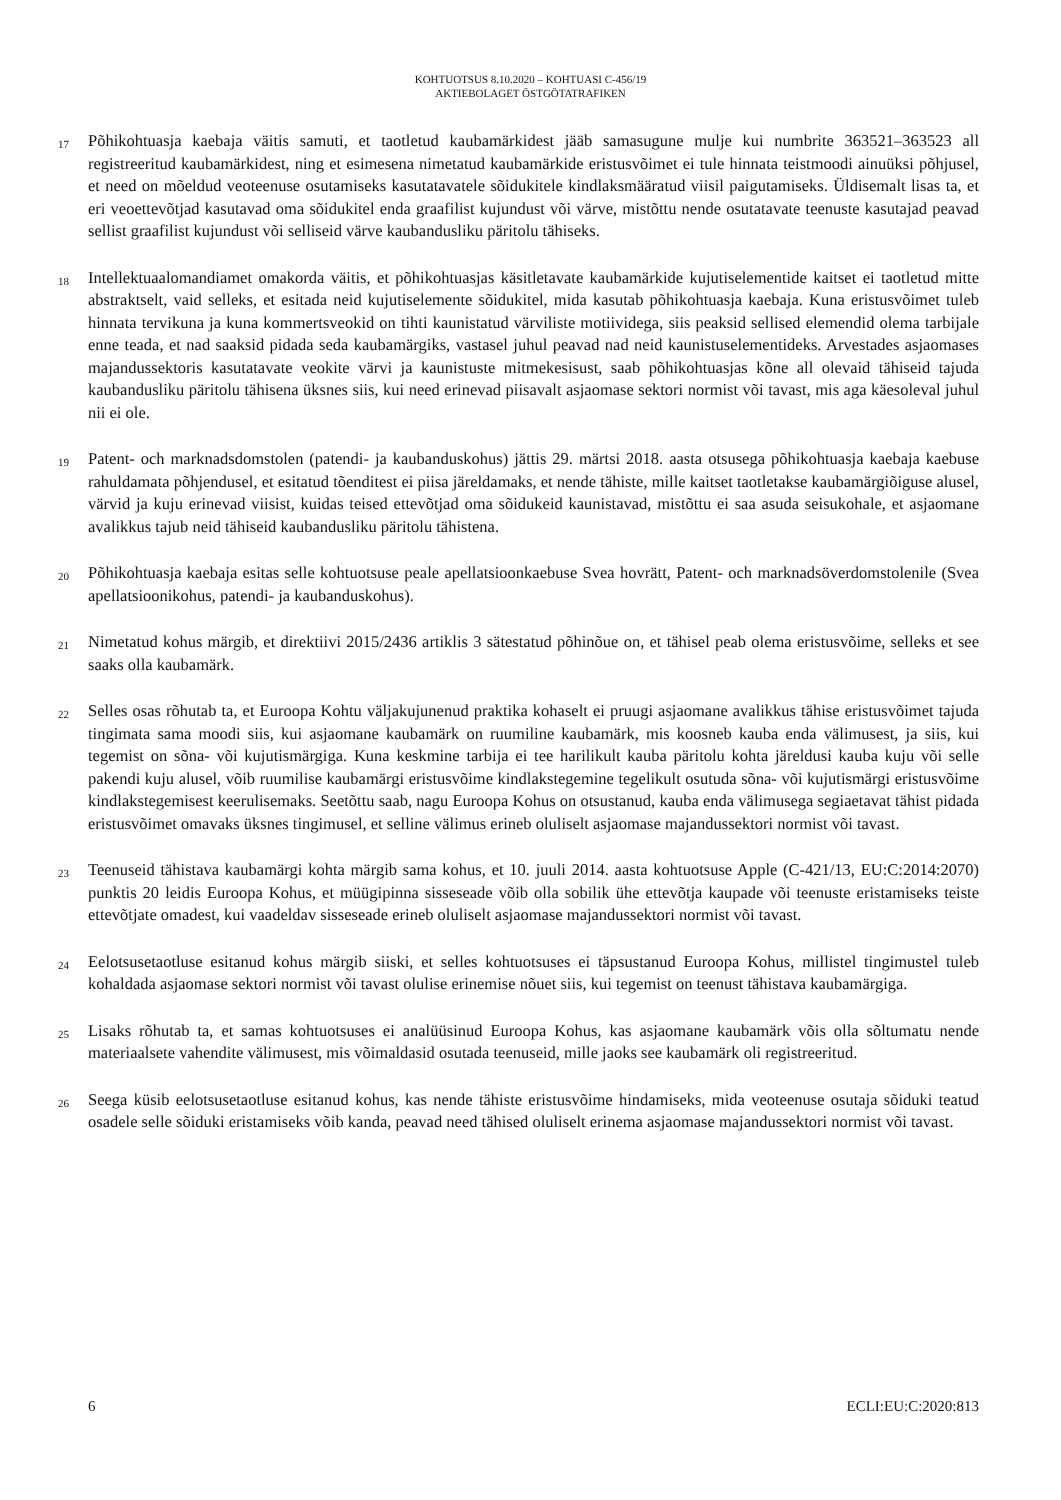KOHTUOTSUS 8.10.2020 – KOHTUASI C-456/19
AKTIEBOLAGET ÖSTGÖTATRAFIKEN
17
Põhikohtuasja kaebaja väitis samuti, et taotletud kaubamärkidest jääb samasugune mulje kui numbrite 363521–363523 all registreeritud kaubamärkidest, ning et esimesena nimetatud kaubamärkide eristusvõimet ei tule hinnata teistmoodi ainuüksi põhjusel, et need on mõeldud veoteenuse osutamiseks kasutatavatele sõidukitele kindlaksmääratud viisil paigutamiseks. Üldisemalt lisas ta, et eri veoettevõtjad kasutavad oma sõidukitel enda graafilist kujundust või värve, mistõttu nende osutatavate teenuste kasutajad peavad sellist graafilist kujundust või selliseid värve kaubandusliku päritolu tähiseks.
18
Intellektuaalomandiamet omakorda väitis, et põhikohtuasjas käsitletavate kaubamärkide kujutiselementide kaitset ei taotletud mitte abstraktselt, vaid selleks, et esitada neid kujutiselemente sõidukitel, mida kasutab põhikohtuasja kaebaja. Kuna eristusvõimet tuleb hinnata tervikuna ja kuna kommertsveokid on tihti kaunistatud värviliste motiividega, siis peaksid sellised elemendid olema tarbijale enne teada, et nad saaksid pidada seda kaubamärgiks, vastasel juhul peavad nad neid kaunistuselementideks. Arvestades asjaomases majandussektoris kasutatavate veokite värvi ja kaunistuste mitmekesisust, saab põhikohtuasjas kõne all olevaid tähiseid tajuda kaubandusliku päritolu tähisena üksnes siis, kui need erinevad piisavalt asjaomase sektori normist või tavast, mis aga käesoleval juhul nii ei ole.
19
Patent- och marknadsdomstolen (patendi- ja kaubanduskohus) jättis 29. märtsi 2018. aasta otsusega põhikohtuasja kaebaja kaebuse rahuldamata põhjendusel, et esitatud tõenditest ei piisa järeldamaks, et nende tähiste, mille kaitset taotletakse kaubamärgiõiguse alusel, värvid ja kuju erinevad viisist, kuidas teised ettevõtjad oma sõidukeid kaunistavad, mistõttu ei saa asuda seisukohale, et asjaomane avalikkus tajub neid tähiseid kaubandusliku päritolu tähistena.
20
Põhikohtuasja kaebaja esitas selle kohtuotsuse peale apellatsioonkaebuse Svea hovrätt, Patent- och marknadsöverdomstolenile (Svea apellatsioonikohus, patendi- ja kaubanduskohus).
21
Nimetatud kohus märgib, et direktiivi 2015/2436 artiklis 3 sätestatud põhinõue on, et tähisel peab olema eristusvõime, selleks et see saaks olla kaubamärk.
22
Selles osas rõhutab ta, et Euroopa Kohtu väljakujunenud praktika kohaselt ei pruugi asjaomane avalikkus tähise eristusvõimet tajuda tingimata sama moodi siis, kui asjaomane kaubamärk on ruumiline kaubamärk, mis koosneb kauba enda välimusest, ja siis, kui tegemist on sõna- või kujutismärgiga. Kuna keskmine tarbija ei tee harilikult kauba päritolu kohta järeldusi kauba kuju või selle pakendi kuju alusel, võib ruumilise kaubamärgi eristusvõime kindlakstegemine tegelikult osutuda sõna- või kujutismärgi eristusvõime kindlakstegemisest keerulisemaks. Seetõttu saab, nagu Euroopa Kohus on otsustanud, kauba enda välimusega segiaetavat tähist pidada eristusvõimet omavaks üksnes tingimusel, et selline välimus erineb oluliselt asjaomase majandussektori normist või tavast.
23
Teenuseid tähistava kaubamärgi kohta märgib sama kohus, et 10. juuli 2014. aasta kohtuotsuse Apple (C-421/13, EU:C:2014:2070) punktis 20 leidis Euroopa Kohus, et müügipinna sisseseade võib olla sobilik ühe ettevõtja kaupade või teenuste eristamiseks teiste ettevõtjate omadest, kui vaadeldav sisseseade erineb oluliselt asjaomase majandussektori normist või tavast.
24
Eelotsusetaotluse esitanud kohus märgib siiski, et selles kohtuotsuses ei täpsustanud Euroopa Kohus, millistel tingimustel tuleb kohaldada asjaomase sektori normist või tavast olulise erinemise nõuet siis, kui tegemist on teenust tähistava kaubamärgiga.
25
Lisaks rõhutab ta, et samas kohtuotsuses ei analüüsinud Euroopa Kohus, kas asjaomane kaubamärk võis olla sõltumatu nende materiaalsete vahendite välimusest, mis võimaldasid osutada teenuseid, mille jaoks see kaubamärk oli registreeritud.
26
Seega küsib eelotsusetaotluse esitanud kohus, kas nende tähiste eristusvõime hindamiseks, mida veoteenuse osutaja sõiduki teatud osadele selle sõiduki eristamiseks võib kanda, peavad need tähised oluliselt erinema asjaomase majandussektori normist või tavast.
6 ECLI:EU:C:2020:813